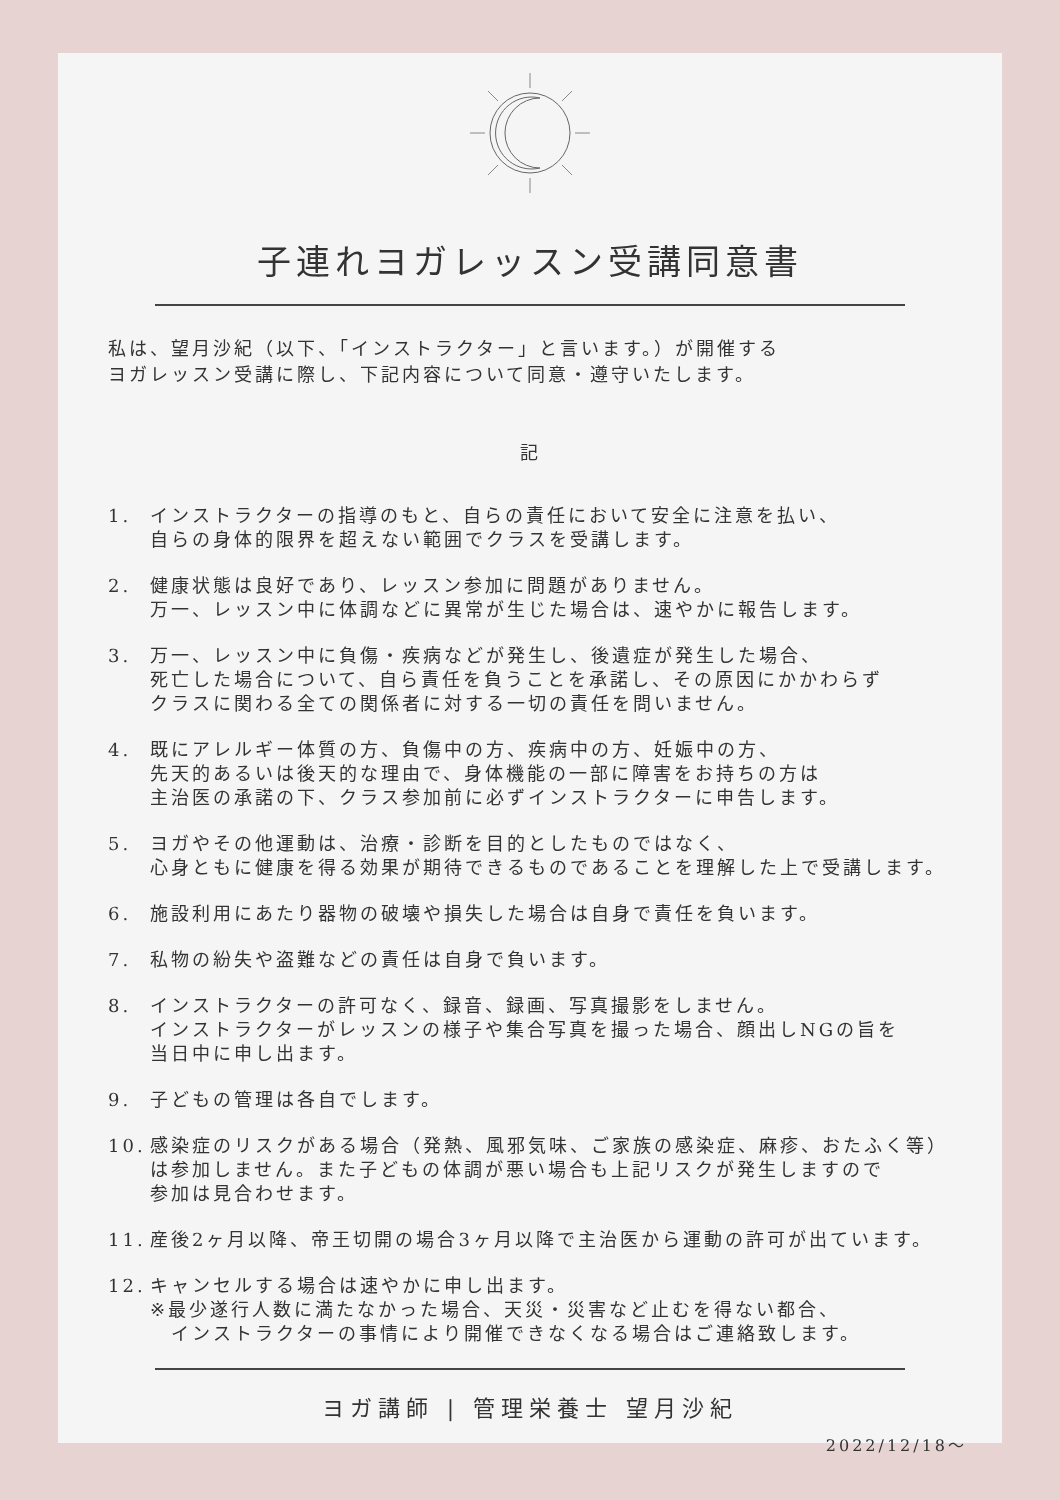子連れヨガレッスン受講同意書
私は、望月沙紀（以下、「インストラクター」と言います。）が開催する
ヨガレッスン受講に際し、下記内容について同意・遵守いたします。
記
1. インストラクターの指導のもと、自らの責任において安全に注意を払い、
自らの身体的限界を超えない範囲でクラスを受講します。
2. 健康状態は良好であり、レッスン参加に問題がありません。
万一、レッスン中に体調などに異常が生じた場合は、速やかに報告します。
3. 万一、レッスン中に負傷・疾病などが発生し、後遺症が発生した場合、
死亡した場合について、自ら責任を負うことを承諾し、その原因にかかわらず
クラスに関わる全ての関係者に対する一切の責任を問いません。
4. 既にアレルギー体質の方、負傷中の方、疾病中の方、妊娠中の方、
先天的あるいは後天的な理由で、身体機能の一部に障害をお持ちの方は
主治医の承諾の下、クラス参加前に必ずインストラクターに申告します。
5. ヨガやその他運動は、治療・診断を目的としたものではなく、
心身ともに健康を得る効果が期待できるものであることを理解した上で受講します。
6. 施設利用にあたり器物の破壊や損失した場合は自身で責任を負います。
7. 私物の紛失や盗難などの責任は自身で負います。
8. インストラクターの許可なく、録音、録画、写真撮影をしません。
インストラクターがレッスンの様子や集合写真を撮った場合、顔出しNGの旨を
当日中に申し出ます。
9. 子どもの管理は各自でします。
10. 感染症のリスクがある場合（発熱、風邪気味、ご家族の感染症、麻疹、おたふく等）
は参加しません。また子どもの体調が悪い場合も上記リスクが発生しますので
参加は見合わせます。
11. 産後2ヶ月以降、帝王切開の場合3ヶ月以降で主治医から運動の許可が出ています。
12. キャンセルする場合は速やかに申し出ます。
※最少遂行人数に満たなかった場合、天災・災害など止むを得ない都合、
　インストラクターの事情により開催できなくなる場合はご連絡致します。
ヨガ講師 | 管理栄養士 望月沙紀
2022/12/18～